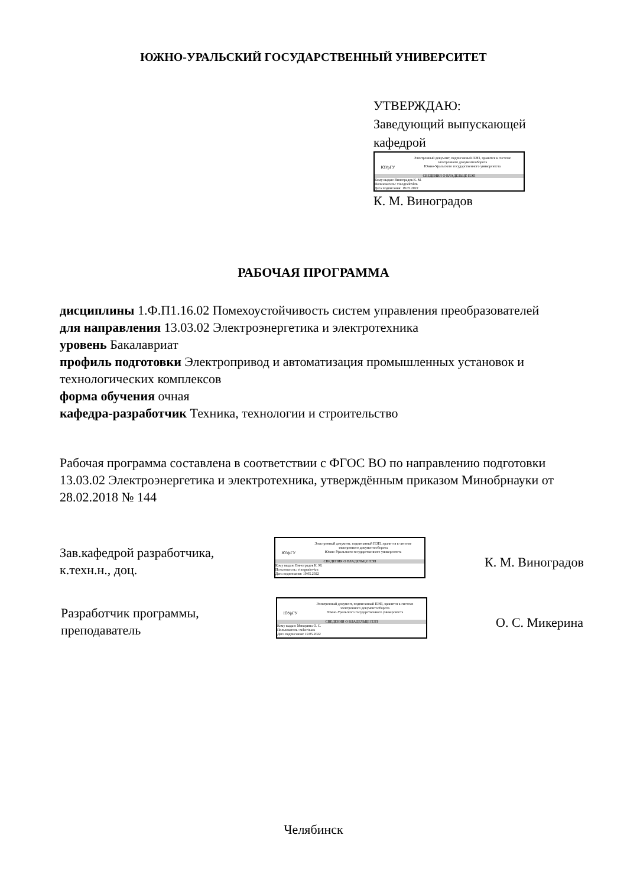ЮЖНО-УРАЛЬСКИЙ ГОСУДАРСТВЕННЫЙ УНИВЕРСИТЕТ
УТВЕРЖДАЮ:
Заведующий выпускающей
кафедрой
ЮУрГУ
Электронный документ, подписанный ПЭП, хранится в системе
электронного документооборота
Южно-Уральского государственного университета
СВЕДЕНИЯ О ВЛАДЕЛЬЦЕ ПЭП
Кому выдан: Виноградов К. М.
Пользователь: vinogradovkm
Дата подписания: 19.05.2022
К. М. Виноградов
РАБОЧАЯ ПРОГРАММА
дисциплины 1.Ф.П1.16.02 Помехоустойчивость систем управления преобразователей
для направления 13.03.02 Электроэнергетика и электротехника
уровень Бакалавриат
профиль подготовки Электропривод и автоматизация промышленных установок и технологических комплексов
форма обучения очная
кафедра-разработчик Техника, технологии и строительство
Рабочая программа составлена в соответствии с ФГОС ВО по направлению подготовки 13.03.02 Электроэнергетика и электротехника, утверждённым приказом Минобрнауки от 28.02.2018 № 144
Зав.кафедрой разработчика,
к.техн.н., доц.
ЮУрГУ
Электронный документ, подписанный ПЭП, хранится в системе
электронного документооборота
Южно-Уральского государственного университета
СВЕДЕНИЯ О ВЛАДЕЛЬЦЕ ПЭП
Кому выдан: Виноградов К. М.
Пользователь: vinogradovkm
Дата подписания: 19.05.2022
К. М. Виноградов
Разработчик программы,
преподаватель
ЮУрГУ
Электронный документ, подписанный ПЭП, хранится в системе
электронного документооборота
Южно-Уральского государственного университета
СВЕДЕНИЯ О ВЛАДЕЛЬЦЕ ПЭП
Кому выдан: Микерина О. С.
Пользователь: mikerinaos
Дата подписания: 19.05.2022
О. С. Микерина
Челябинск